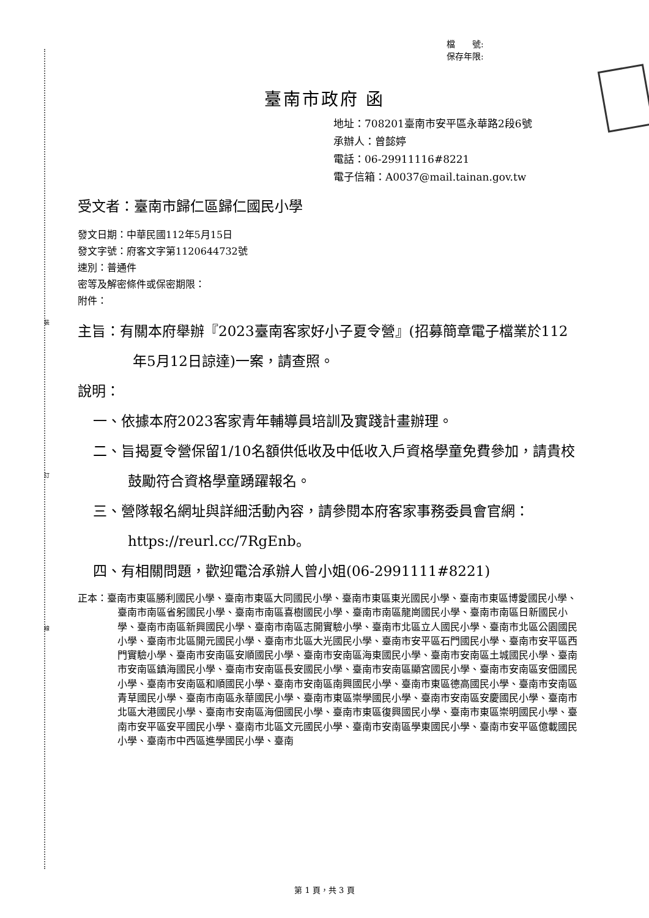裝
訂
線
檔　　號:
保存年限:
臺南市政府 函
地址：708201臺南市安平區永華路2段6號
承辦人：曾懿婷
電話：06-29911116#8221
電子信箱：A0037@mail.tainan.gov.tw
受文者：臺南市歸仁區歸仁國民小學
發文日期：中華民國112年5月15日
發文字號：府客文字第1120644732號
速別：普通件
密等及解密條件或保密期限：
附件：
主旨：有關本府舉辦『2023臺南客家好小子夏令營』(招募簡章電子檔業於112年5月12日諒達)一案，請查照。
說明：
一、依據本府2023客家青年輔導員培訓及實踐計畫辦理。
二、旨揭夏令營保留1/10名額供低收及中低收入戶資格學童免費參加，請貴校鼓勵符合資格學童踴躍報名。
三、營隊報名網址與詳細活動內容，請參閱本府客家事務委員會官網：https://reurl.cc/7RgEnb。
四、有相關問題，歡迎電洽承辦人曾小姐(06-2991111#8221)
正本：臺南市東區勝利國民小學、臺南市東區大同國民小學、臺南市東區東光國民小學、臺南市東區博愛國民小學、臺南市南區省躬國民小學、臺南市南區喜樹國民小學、臺南市南區龍崗國民小學、臺南市南區日新國民小學、臺南市南區新興國民小學、臺南市南區志開實驗小學、臺南市北區立人國民小學、臺南市北區公園國民小學、臺南市北區開元國民小學、臺南市北區大光國民小學、臺南市安平區石門國民小學、臺南市安平區西門實驗小學、臺南市安南區安順國民小學、臺南市安南區海東國民小學、臺南市安南區土城國民小學、臺南市安南區鎮海國民小學、臺南市安南區長安國民小學、臺南市安南區顯宮國民小學、臺南市安南區安佃國民小學、臺南市安南區和順國民小學、臺南市安南區南興國民小學、臺南市東區德高國民小學、臺南市安南區青草國民小學、臺南市南區永華國民小學、臺南市東區崇學國民小學、臺南市安南區安慶國民小學、臺南市北區大港國民小學、臺南市安南區海佃國民小學、臺南市東區復興國民小學、臺南市東區崇明國民小學、臺南市安平區安平國民小學、臺南市北區文元國民小學、臺南市安南區學東國民小學、臺南市安平區億載國民小學、臺南市中西區進學國民小學、臺南
第 1 頁，共 3 頁